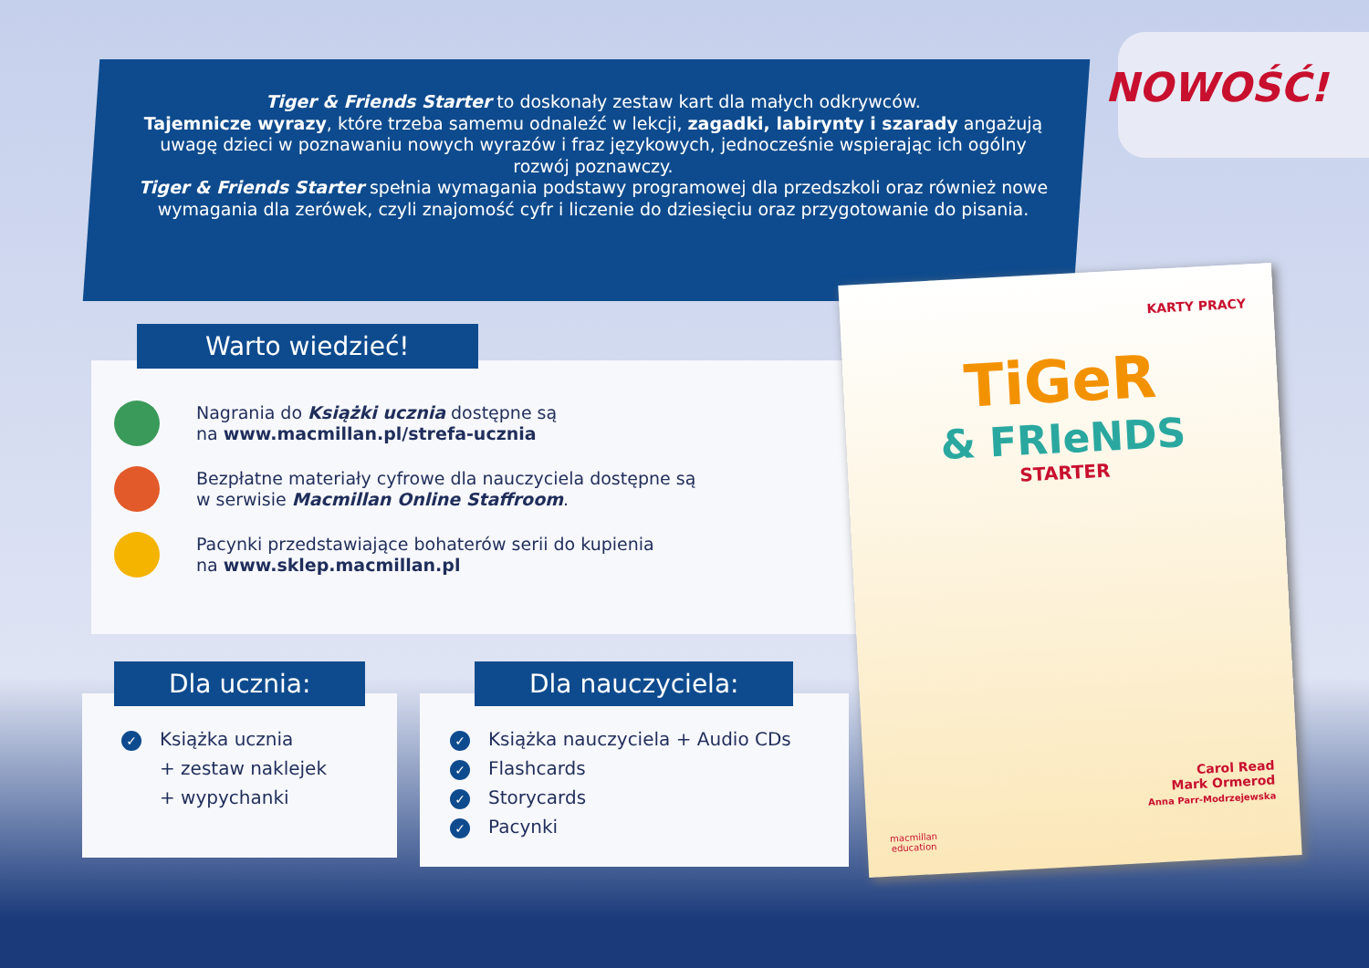Tiger & Friends Starter to doskonały zestaw kart dla małych odkrywców.
Tajemnicze wyrazy, które trzeba samemu odnaleźć w lekcji, zagadki, labirynty i szarady angażują uwagę dzieci w poznawaniu nowych wyrazów i fraz językowych, jednocześnie wspierając ich ogólny rozwój poznawczy.
Tiger & Friends Starter spełnia wymagania podstawy programowej dla przedszkoli oraz również nowe wymagania dla zerówek, czyli znajomość cyfr i liczenie do dziesięciu oraz przygotowanie do pisania.
NOWOŚĆ!
Warto wiedzieć!
Nagrania do Książki ucznia dostępne są
na www.macmillan.pl/strefa-ucznia
Bezpłatne materiały cyfrowe dla nauczyciela dostępne są
w serwisie Macmillan Online Staffroom.
Pacynki przedstawiające bohaterów serii do kupienia
na www.sklep.macmillan.pl
Dla ucznia:
✓ Książka ucznia
+ zestaw naklejek
+ wypychanki
Dla nauczyciela:
✓ Książka nauczyciela + Audio CDs
✓ Flashcards
✓ Storycards
✓ Pacynki
KARTY PRACY
TiGeR
& FRIeNDS
STARTER
Carol Read
Mark Ormerod
Anna Parr-Modrzejewska
macmillan
education